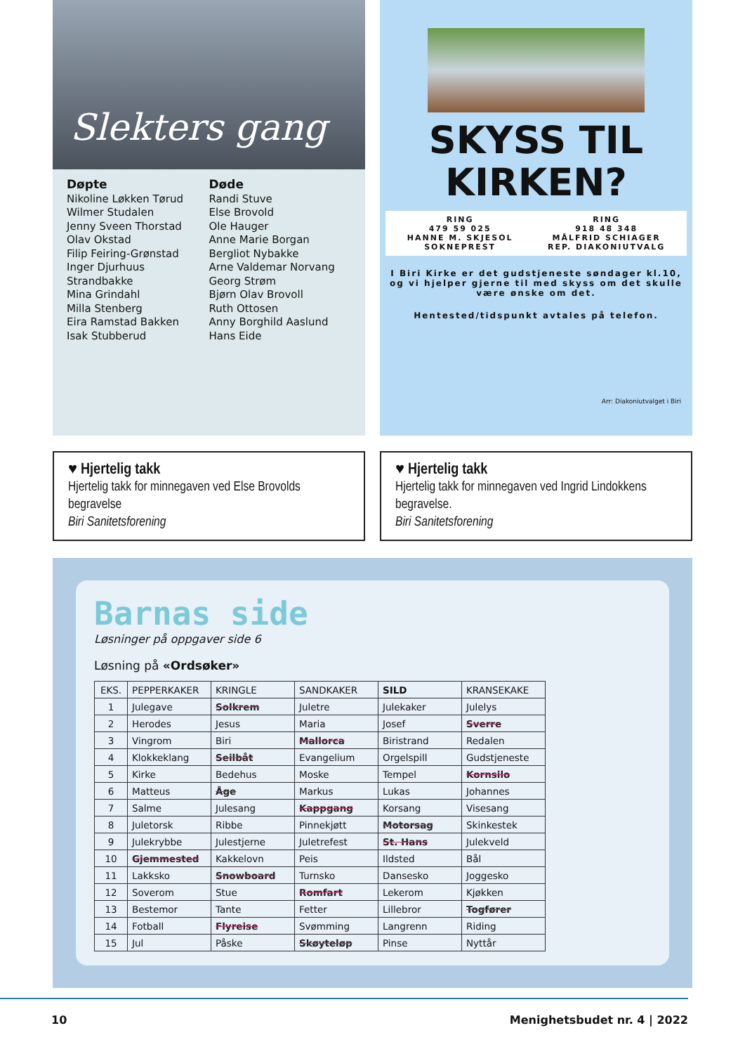Slekters gang
Døpte
Nikoline Løkken Tørud
Wilmer Studalen
Jenny Sveen Thorstad
Olav Okstad
Filip Feiring-Grønstad
Inger Djurhuus Strandbakke
Mina Grindahl
Milla Stenberg
Eira Ramstad Bakken
Isak Stubberud
Døde
Randi Stuve
Else Brovold
Ole Hauger
Anne Marie Borgan
Bergliot Nybakke
Arne Valdemar Norvang
Georg Strøm
Bjørn Olav Brovoll
Ruth Ottosen
Anny Borghild Aaslund
Hans Eide
SKYSS TIL
KIRKEN?
RING
479 59 025
HANNE M. SKJESOL
SOKNEPREST
RING
918 48 348
MÅLFRID SCHIAGER
REP. DIAKONIUTVALG
I Biri Kirke er det gudstjeneste søndager kl.10, og vi hjelper gjerne til med skyss om det skulle være ønske om det.
Hentested/tidspunkt avtales på telefon.
Arr: Diakoniutvalget i Biri
♥ Hjertelig takk
Hjertelig takk for minnegaven ved Else Brovolds begravelse
Biri Sanitetsforening
♥ Hjertelig takk
Hjertelig takk for minnegaven ved Ingrid Lindokkens begravelse.
Biri Sanitetsforening
Barnas side
Løsninger på oppgaver side 6
Løsning på «Ordsøker»
| EKS. | PEPPERKAKER | KRINGLE | SANDKAKER | SILD | KRANSEKAKE |
| --- | --- | --- | --- | --- | --- |
| 1 | Julegave | Solkrem | Juletre | Julekaker | Julelys |
| 2 | Herodes | Jesus | Maria | Josef | Sverre |
| 3 | Vingrom | Biri | Mallorca | Biristrand | Redalen |
| 4 | Klokkeklang | Seilbåt | Evangelium | Orgelspill | Gudstjeneste |
| 5 | Kirke | Bedehus | Moske | Tempel | Kornsilo |
| 6 | Matteus | Åge | Markus | Lukas | Johannes |
| 7 | Salme | Julesang | Kappgang | Korsang | Visesang |
| 8 | Juletorsk | Ribbe | Pinnekjøtt | Motorsag | Skinkestek |
| 9 | Julekrybbe | Julestjerne | Juletrefest | St. Hans | Julekveld |
| 10 | Gjemmested | Kakkelovn | Peis | Ildsted | Bål |
| 11 | Lakksko | Snowboard | Turnsko | Dansesko | Joggesko |
| 12 | Soverom | Stue | Romfart | Lekerom | Kjøkken |
| 13 | Bestemor | Tante | Fetter | Lillebror | Togfører |
| 14 | Fotball | Flyreise | Svømming | Langrenn | Riding |
| 15 | Jul | Påske | Skøyteløp | Pinse | Nyttår |
10 Menighetsbudet nr. 4 | 2022